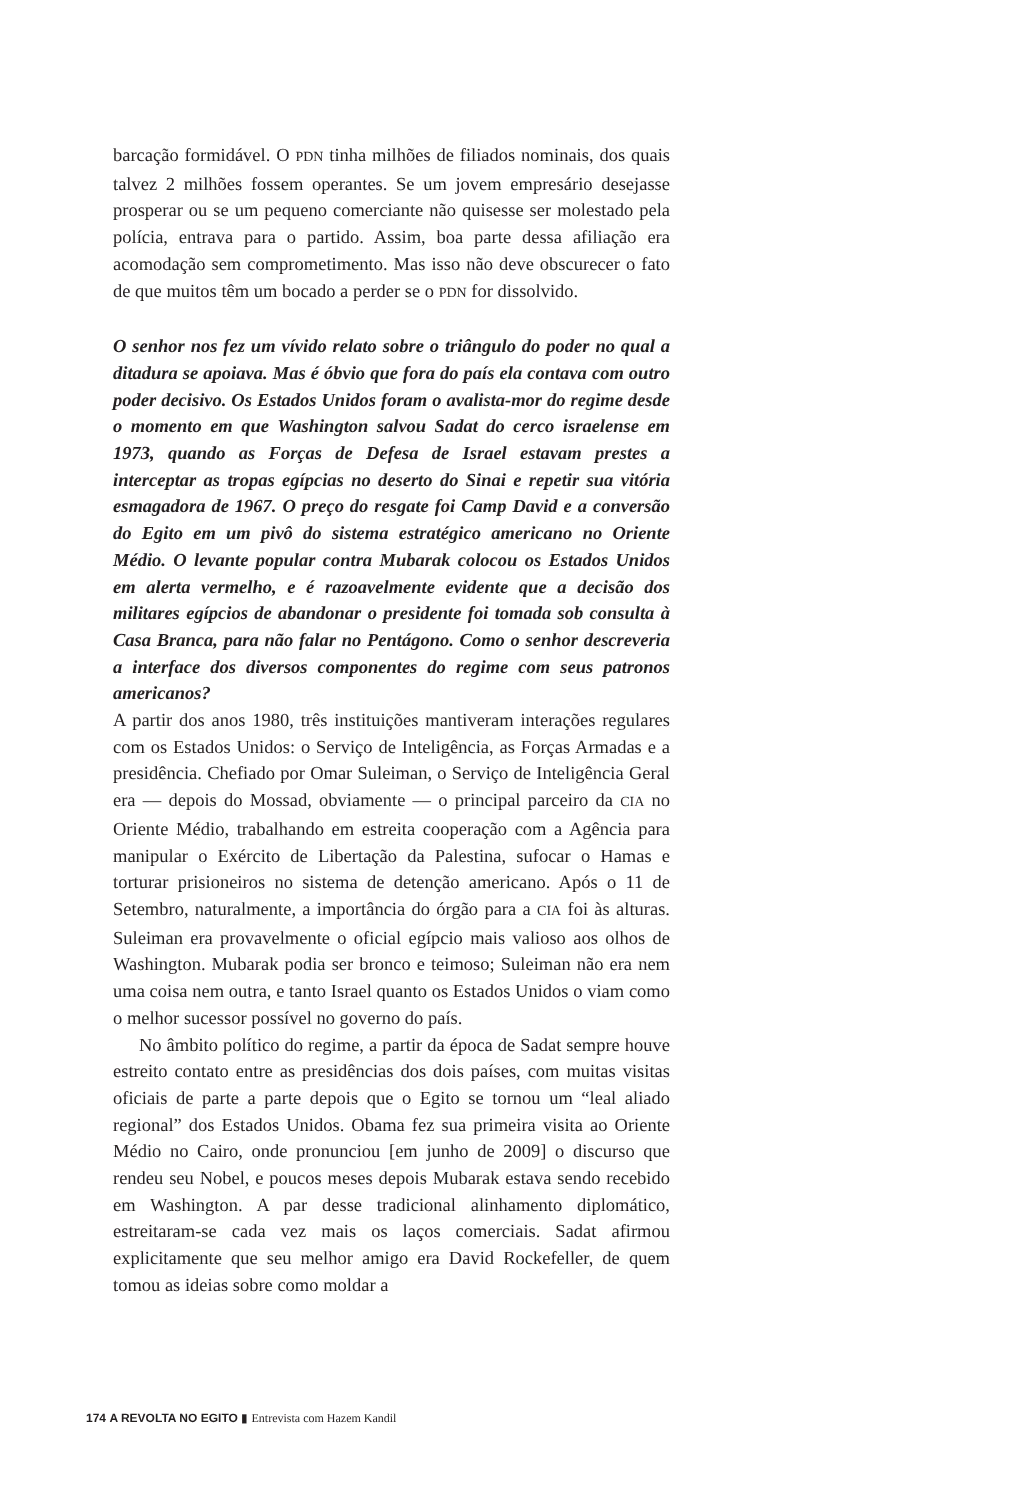barcação formidável. O PDN tinha milhões de filiados nominais, dos quais talvez 2 milhões fossem operantes. Se um jovem empresário desejasse prosperar ou se um pequeno comerciante não quisesse ser molestado pela polícia, entrava para o partido. Assim, boa parte dessa afiliação era acomodação sem comprometimento. Mas isso não deve obscurecer o fato de que muitos têm um bocado a perder se o PDN for dissolvido.
O senhor nos fez um vívido relato sobre o triângulo do poder no qual a ditadura se apoiava. Mas é óbvio que fora do país ela contava com outro poder decisivo. Os Estados Unidos foram o avalista-mor do regime desde o momento em que Washington salvou Sadat do cerco israelense em 1973, quando as Forças de Defesa de Israel estavam prestes a interceptar as tropas egípcias no deserto do Sinai e repetir sua vitória esmagadora de 1967. O preço do resgate foi Camp David e a conversão do Egito em um pivô do sistema estratégico americano no Oriente Médio. O levante popular contra Mubarak colocou os Estados Unidos em alerta vermelho, e é razoavelmente evidente que a decisão dos militares egípcios de abandonar o presidente foi tomada sob consulta à Casa Branca, para não falar no Pentágono. Como o senhor descreveria a interface dos diversos componentes do regime com seus patronos americanos?
A partir dos anos 1980, três instituições mantiveram interações regulares com os Estados Unidos: o Serviço de Inteligência, as Forças Armadas e a presidência. Chefiado por Omar Suleiman, o Serviço de Inteligência Geral era — depois do Mossad, obviamente — o principal parceiro da CIA no Oriente Médio, trabalhando em estreita cooperação com a Agência para manipular o Exército de Libertação da Palestina, sufocar o Hamas e torturar prisioneiros no sistema de detenção americano. Após o 11 de Setembro, naturalmente, a importância do órgão para a CIA foi às alturas. Suleiman era provavelmente o oficial egípcio mais valioso aos olhos de Washington. Mubarak podia ser bronco e teimoso; Suleiman não era nem uma coisa nem outra, e tanto Israel quanto os Estados Unidos o viam como o melhor sucessor possível no governo do país.
No âmbito político do regime, a partir da época de Sadat sempre houve estreito contato entre as presidências dos dois países, com muitas visitas oficiais de parte a parte depois que o Egito se tornou um “leal aliado regional” dos Estados Unidos. Obama fez sua primeira visita ao Oriente Médio no Cairo, onde pronunciou [em junho de 2009] o discurso que rendeu seu Nobel, e poucos meses depois Mubarak estava sendo recebido em Washington. A par desse tradicional alinhamento diplomático, estreitaram-se cada vez mais os laços comerciais. Sadat afirmou explicitamente que seu melhor amigo era David Rockefeller, de quem tomou as ideias sobre como moldar a
174 A REVOLTA NO EGITO ▮ Entrevista com Hazem Kandil